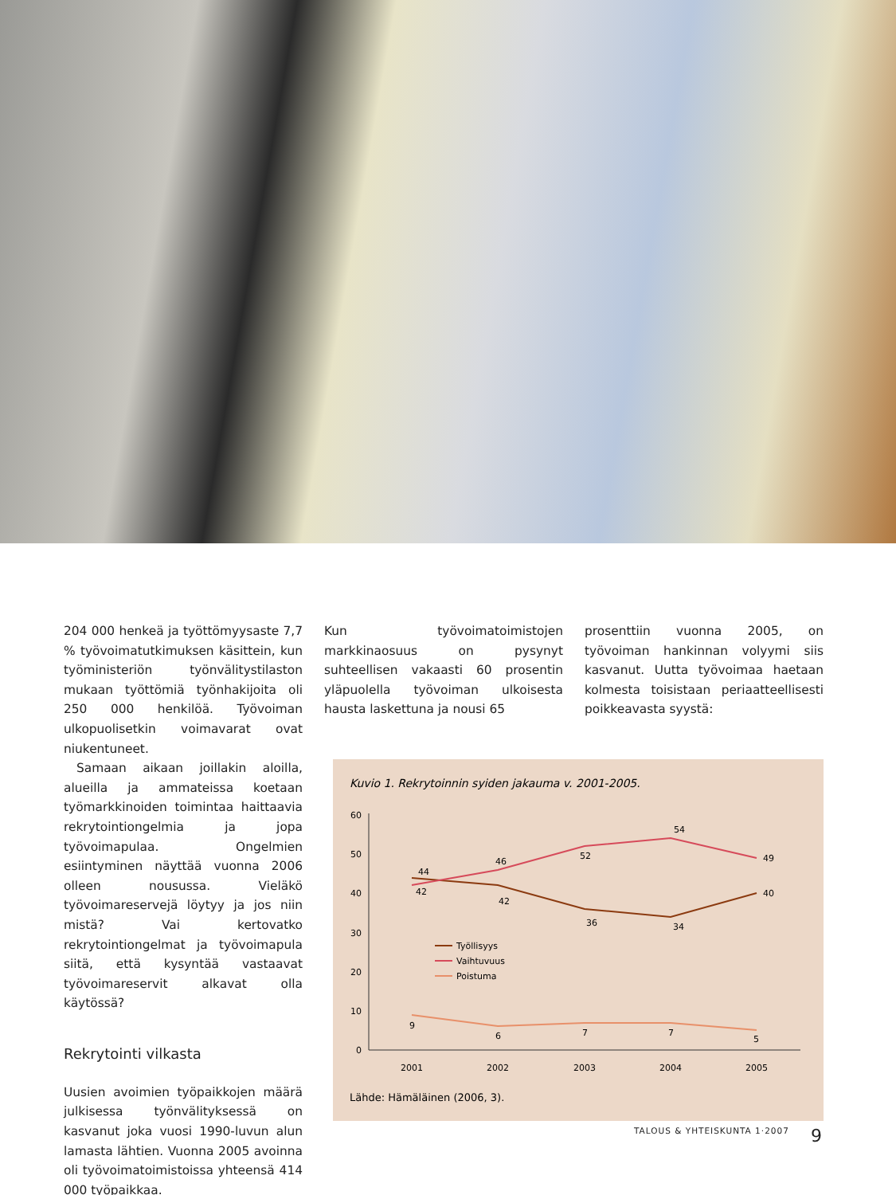204 000 henkeä ja työttömyysaste 7,7 % työvoimatutkimuksen käsittein, kun työministeriön työnvälitystilaston mukaan työttömiä työnhakijoita oli 250 000 henkilöä. Työvoiman ulkopuolisetkin voimavarat ovat niukentuneet.
Samaan aikaan joillakin aloilla, alueilla ja ammateissa koetaan työmarkkinoiden toimintaa haittaavia rekrytointiongelmia ja jopa työvoimapulaa. Ongelmien esiintyminen näyttää vuonna 2006 olleen nousussa. Vieläkö työvoimareservejä löytyy ja jos niin mistä? Vai kertovatko rekrytointiongelmat ja työvoimapula siitä, että kysyntää vastaavat työvoimareservit alkavat olla käytössä?
Rekrytointi vilkasta
Uusien avoimien työpaikkojen määrä julkisessa työnvälityksessä on kasvanut joka vuosi 1990-luvun alun lamasta lähtien. Vuonna 2005 avoinna oli työvoimatoimistoissa yhteensä 414 000 työpaikkaa.
Kun työvoimatoimistojen markkinaosuus on pysynyt suhteellisen vakaasti 60 prosentin yläpuolella työvoiman ulkoisesta hausta laskettuna ja nousi 65
prosenttiin vuonna 2005, on työvoiman hankinnan volyymi siis kasvanut. Uutta työvoimaa haetaan kolmesta toisistaan periaatteellisesti poikkeavasta syystä:
Kuvio 1. Rekrytoinnin syiden jakauma v. 2001-2005.
60
50
40
30
20
10
0
2001
2002
2003
2004
2005
44
42
42
36
34
40
46
52
54
49
9
6
7
7
5
Työllisyys
Vaihtuvuus
Poistuma
Lähde: Hämäläinen (2006, 3).
TALOUS & YHTEISKUNTA 1·2007 9